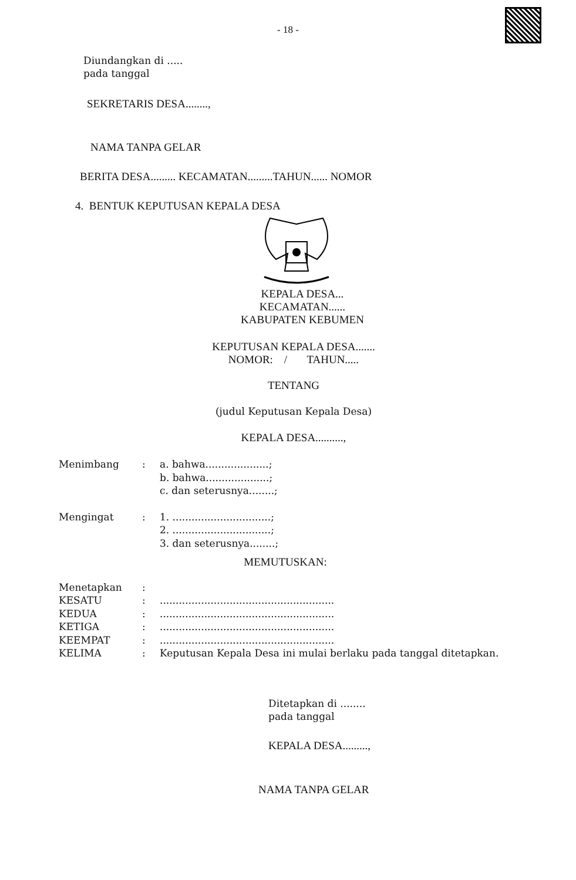- 18 -
Diundangkan di .....
pada tanggal
SEKRETARIS DESA........,
NAMA TANPA GELAR
BERITA DESA......... KECAMATAN.........TAHUN...... NOMOR
4. BENTUK KEPUTUSAN KEPALA DESA
KEPALA DESA...
KECAMATAN......
KABUPATEN KEBUMEN
KEPUTUSAN KEPALA DESA.......
NOMOR: / TAHUN.....
TENTANG
(judul Keputusan Kepala Desa)
KEPALA DESA..........,
| Menimbang | : | a. bahwa....................; b. bahwa....................; c. dan seterusnya........; |
| Mengingat | : | 1. ...............................; 2. ...............................; 3. dan seterusnya........; |
| MEMUTUSKAN: | | |
| Menetapkan | : | |
| KESATU | : | ....................................................... |
| KEDUA | : | ....................................................... |
| KETIGA | : | ....................................................... |
| KEEMPAT | : | ....................................................... |
| KELIMA | : | Keputusan Kepala Desa ini mulai berlaku pada tanggal ditetapkan. |
Ditetapkan di ........
pada tanggal
KEPALA DESA.........,
NAMA TANPA GELAR